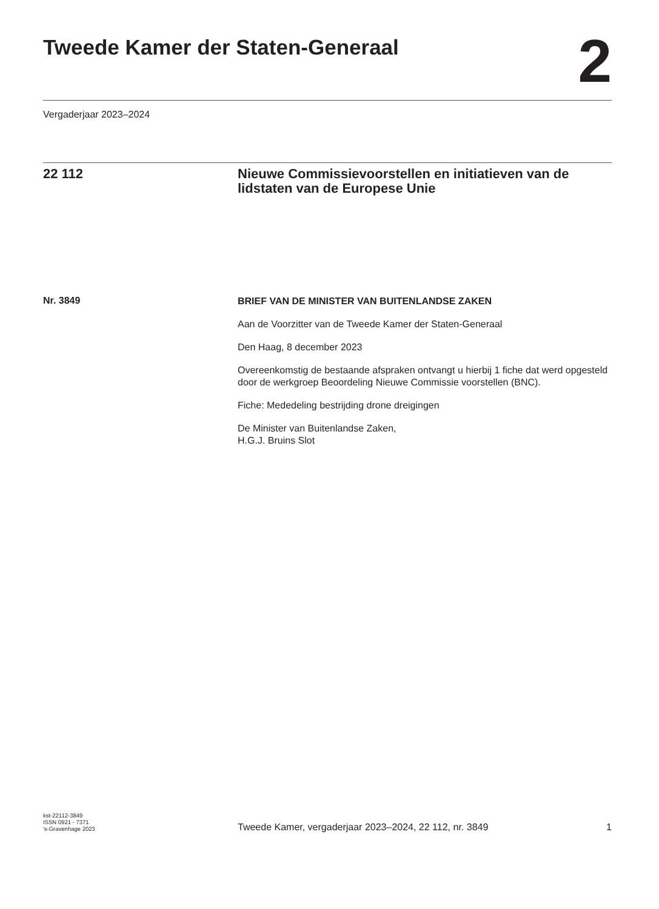Tweede Kamer der Staten-Generaal
2
Vergaderjaar 2023–2024
22 112 Nieuwe Commissievoorstellen en initiatieven van de lidstaten van de Europese Unie
Nr. 3849
BRIEF VAN DE MINISTER VAN BUITENLANDSE ZAKEN
Aan de Voorzitter van de Tweede Kamer der Staten-Generaal
Den Haag, 8 december 2023
Overeenkomstig de bestaande afspraken ontvangt u hierbij 1 fiche dat werd opgesteld door de werkgroep Beoordeling Nieuwe Commissie voorstellen (BNC).
Fiche: Mededeling bestrijding drone dreigingen
De Minister van Buitenlandse Zaken,
H.G.J. Bruins Slot
kst-22112-3849
ISSN 0921 - 7371
's-Gravenhage 2023
Tweede Kamer, vergaderjaar 2023–2024, 22 112, nr. 3849
1